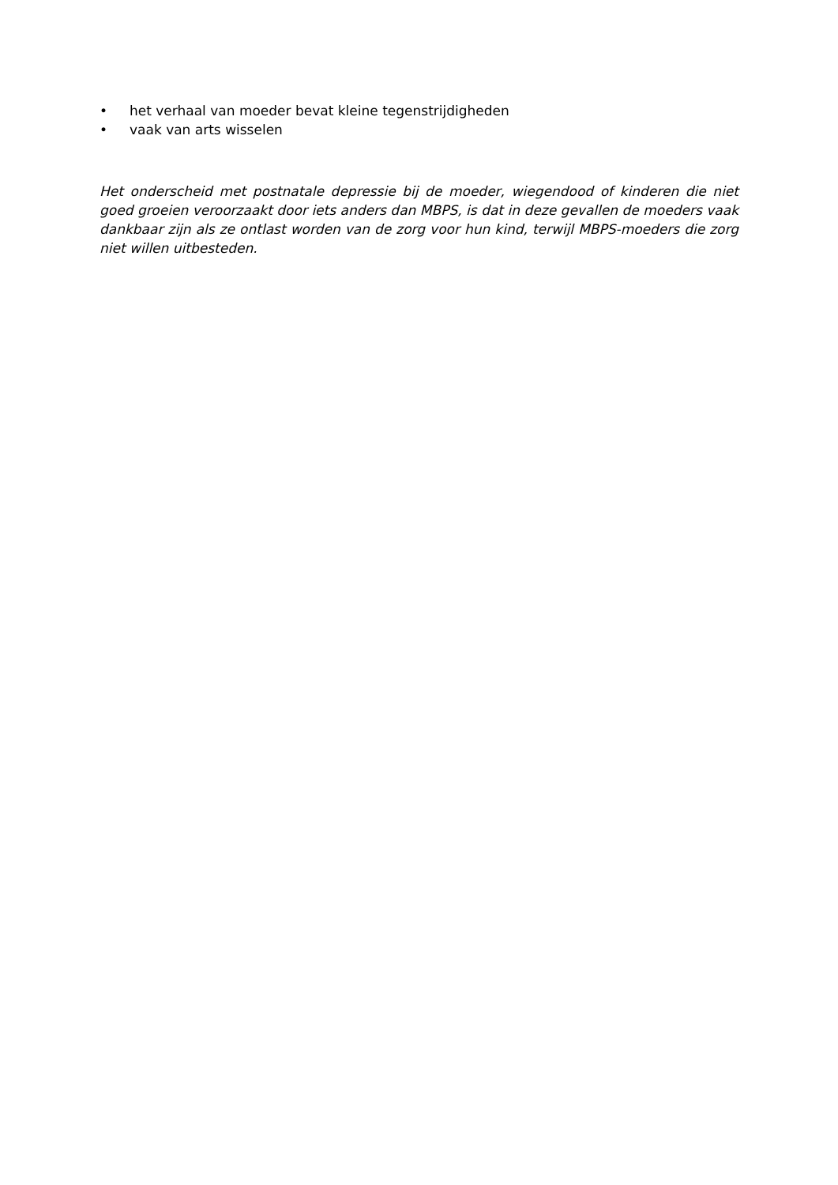• het verhaal van moeder bevat kleine tegenstrijdigheden
• vaak van arts wisselen
Het onderscheid met postnatale depressie bij de moeder, wiegendood of kinderen die niet goed groeien veroorzaakt door iets anders dan MBPS, is dat in deze gevallen de moeders vaak dankbaar zijn als ze ontlast worden van de zorg voor hun kind, terwijl MBPS-moeders die zorg niet willen uitbesteden.